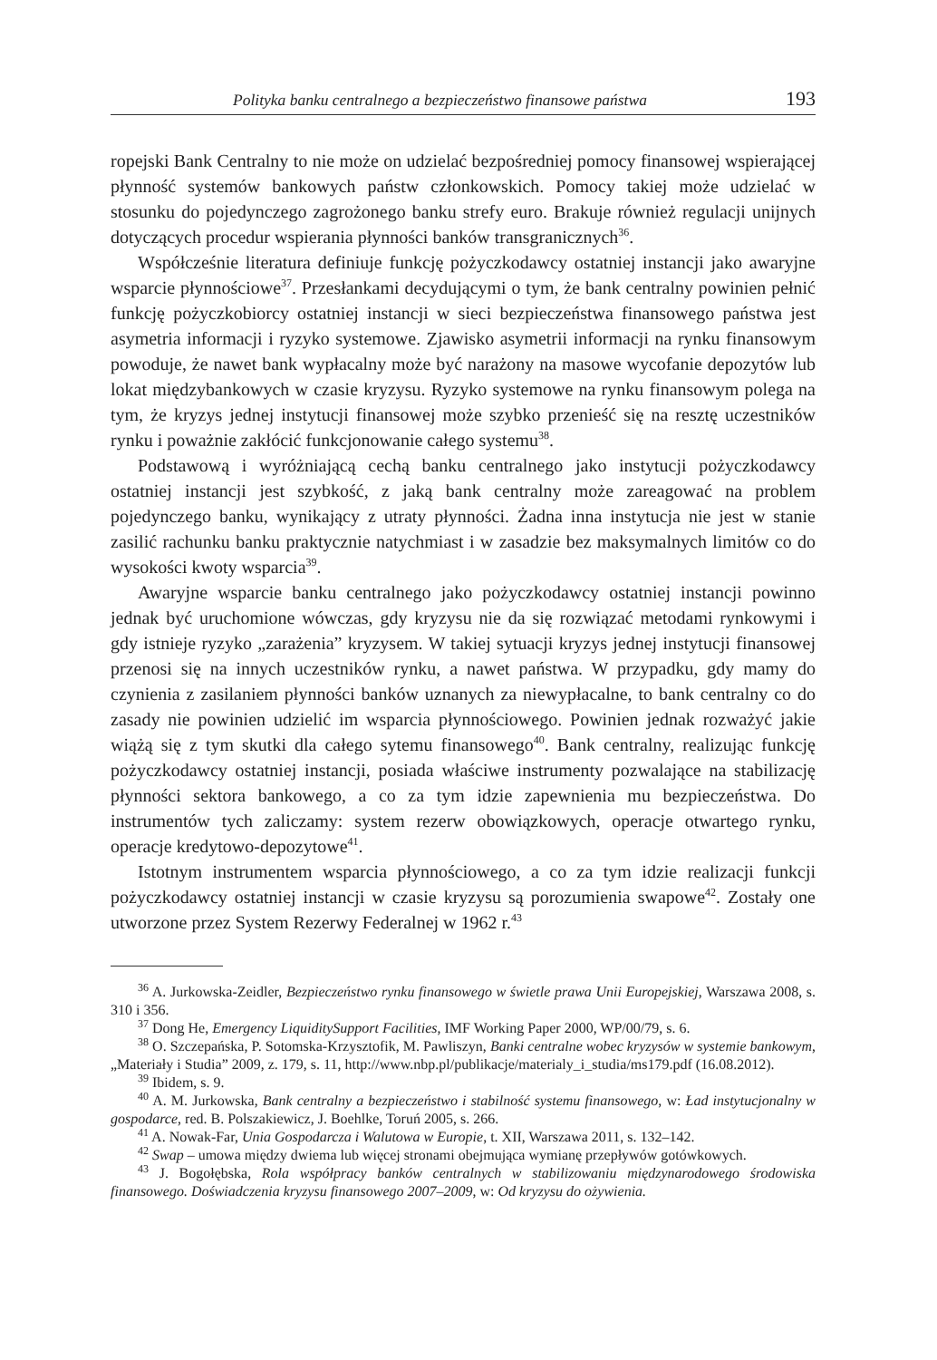Polityka banku centralnego a bezpieczeństwo finansowe państwa 193
ropejski Bank Centralny to nie może on udzielać bezpośredniej pomocy finansowej wspierającej płynność systemów bankowych państw członkowskich. Pomocy takiej może udzielać w stosunku do pojedynczego zagrożonego banku strefy euro. Brakuje również regulacji unijnych dotyczących procedur wspierania płynności banków transgranicznych<sup>36</sup>.
Współcześnie literatura definiuje funkcję pożyczkodawcy ostatniej instancji jako awaryjne wsparcie płynnościowe<sup>37</sup>. Przesłankami decydującymi o tym, że bank centralny powinien pełnić funkcję pożyczkobiorcy ostatniej instancji w sieci bezpieczeństwa finansowego państwa jest asymetria informacji i ryzyko systemowe. Zjawisko asymetrii informacji na rynku finansowym powoduje, że nawet bank wypłacalny może być narażony na masowe wycofanie depozytów lub lokat międzybankowych w czasie kryzysu. Ryzyko systemowe na rynku finansowym polega na tym, że kryzys jednej instytucji finansowej może szybko przenieść się na resztę uczestników rynku i poważnie zakłócić funkcjonowanie całego systemu<sup>38</sup>.
Podstawową i wyróżniającą cechą banku centralnego jako instytucji pożyczkodawcy ostatniej instancji jest szybkość, z jaką bank centralny może zareagować na problem pojedynczego banku, wynikający z utraty płynności. Żadna inna instytucja nie jest w stanie zasilić rachunku banku praktycznie natychmiast i w zasadzie bez maksymalnych limitów co do wysokości kwoty wsparcia<sup>39</sup>.
Awaryjne wsparcie banku centralnego jako pożyczkodawcy ostatniej instancji powinno jednak być uruchomione wówczas, gdy kryzysu nie da się rozwiązać metodami rynkowymi i gdy istnieje ryzyko „zarażenia” kryzysem. W takiej sytuacji kryzys jednej instytucji finansowej przenosi się na innych uczestników rynku, a nawet państwa. W przypadku, gdy mamy do czynienia z zasilaniem płynności banków uznanych za niewypłacalne, to bank centralny co do zasady nie powinien udzielić im wsparcia płynnościowego. Powinien jednak rozważyć jakie wiążą się z tym skutki dla całego sytemu finansowego<sup>40</sup>. Bank centralny, realizując funkcję pożyczkodawcy ostatniej instancji, posiada właściwe instrumenty pozwalające na stabilizację płynności sektora bankowego, a co za tym idzie zapewnienia mu bezpieczeństwa. Do instrumentów tych zaliczamy: system rezerw obowiązkowych, operacje otwartego rynku, operacje kredytowo-depozytowe<sup>41</sup>.
Istotnym instrumentem wsparcia płynnościowego, a co za tym idzie realizacji funkcji pożyczkodawcy ostatniej instancji w czasie kryzysu są porozumienia swapowe<sup>42</sup>. Zostały one utworzone przez System Rezerwy Federalnej w 1962 r.<sup>43</sup>
<sup>36</sup> A. Jurkowska-Zeidler, Bezpieczeństwo rynku finansowego w świetle prawa Unii Europejskiej, Warszawa 2008, s. 310 i 356.
<sup>37</sup> Dong He, Emergency LiquiditySupport Facilities, IMF Working Paper 2000, WP/00/79, s. 6.
<sup>38</sup> O. Szczepańska, P. Sotomska-Krzysztofik, M. Pawliszyn, Banki centralne wobec kryzysów w systemie bankowym, „Materiały i Studia” 2009, z. 179, s. 11, http://www.nbp.pl/publikacje/materialy_i_studia/ms179.pdf (16.08.2012).
<sup>39</sup> Ibidem, s. 9.
<sup>40</sup> A. M. Jurkowska, Bank centralny a bezpieczeństwo i stabilność systemu finansowego, w: Ład instytucjonalny w gospodarce, red. B. Polszakiewicz, J. Boehlke, Toruń 2005, s. 266.
<sup>41</sup> A. Nowak-Far, Unia Gospodarcza i Walutowa w Europie, t. XII, Warszawa 2011, s. 132–142.
<sup>42</sup> Swap – umowa między dwiema lub więcej stronami obejmująca wymianę przepływów gotówkowych.
<sup>43</sup> J. Bogołębska, Rola współpracy banków centralnych w stabilizowaniu międzynarodowego środowiska finansowego. Doświadczenia kryzysu finansowego 2007–2009, w: Od kryzysu do ożywienia.